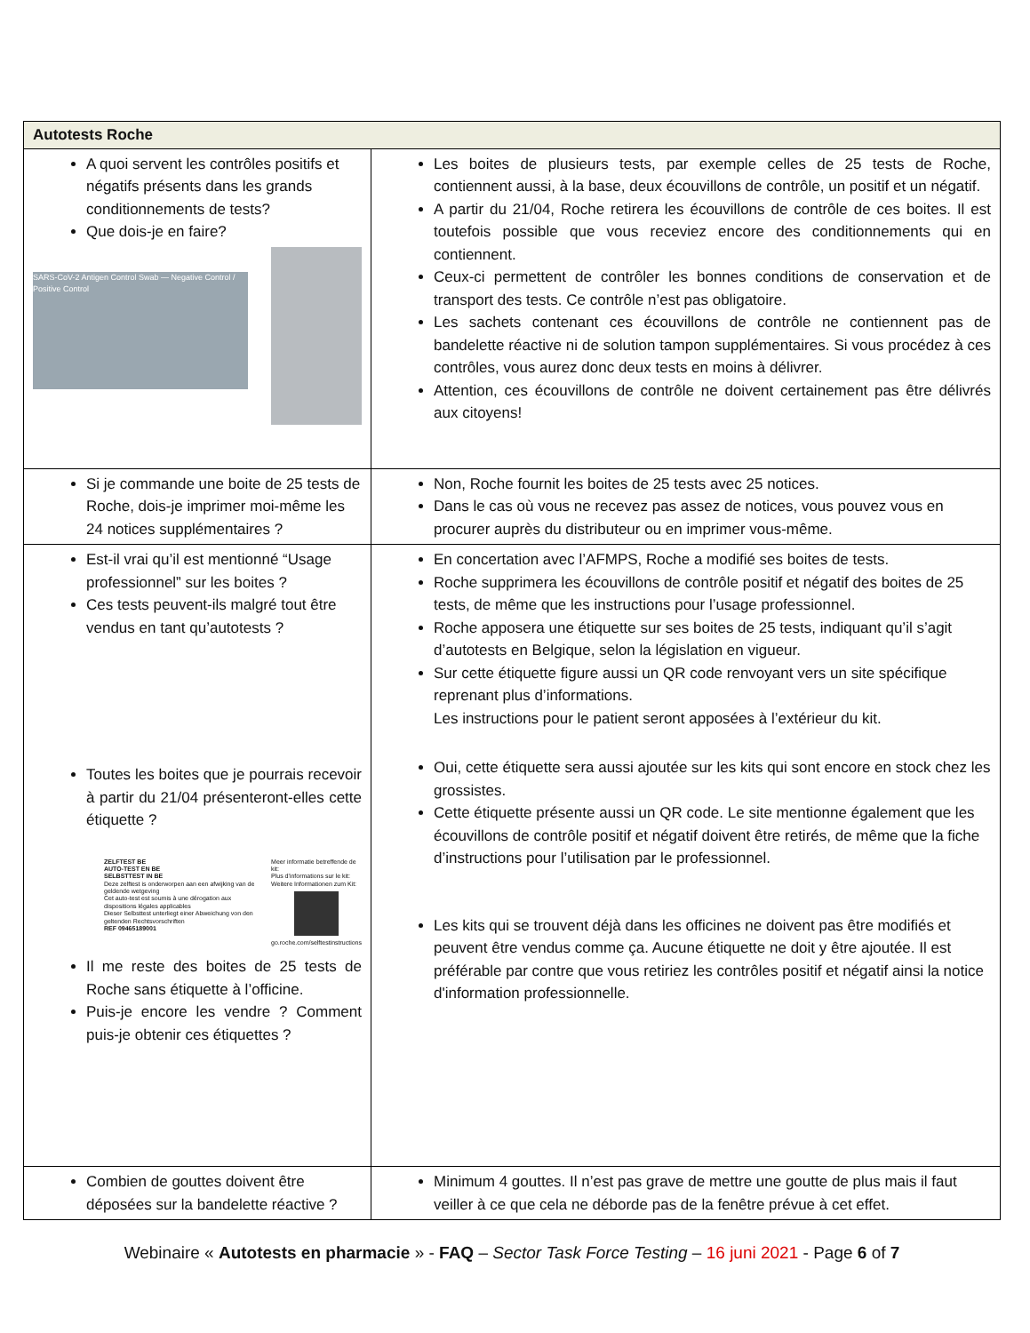| Autotests Roche | |
| --- | --- |
| A quoi servent les contrôles positifs et négatifs présents dans les grands conditionnements de tests? Que dois-je en faire? SARS-CoV-2 Antigen Control Swab — Negative Control / Positive Control | Les boites de plusieurs tests, par exemple celles de 25 tests de Roche, contiennent aussi, à la base, deux écouvillons de contrôle, un positif et un négatif. A partir du 21/04, Roche retirera les écouvillons de contrôle de ces boites. Il est toutefois possible que vous receviez encore des conditionnements qui en contiennent. Ceux-ci permettent de contrôler les bonnes conditions de conservation et de transport des tests. Ce contrôle n’est pas obligatoire. Les sachets contenant ces écouvillons de contrôle ne contiennent pas de bandelette réactive ni de solution tampon supplémentaires. Si vous procédez à ces contrôles, vous aurez donc deux tests en moins à délivrer. Attention, ces écouvillons de contrôle ne doivent certainement pas être délivrés aux citoyens! |
| Si je commande une boite de 25 tests de Roche, dois-je imprimer moi-même les 24 notices supplémentaires ? | Non, Roche fournit les boites de 25 tests avec 25 notices. Dans le cas où vous ne recevez pas assez de notices, vous pouvez vous en procurer auprès du distributeur ou en imprimer vous-même. |
| Est-il vrai qu’il est mentionné “Usage professionnel” sur les boites ? Ces tests peuvent-ils malgré tout être vendus en tant qu’autotests ? Toutes les boites que je pourrais recevoir à partir du 21/04 présenteront-elles cette étiquette ? ZELFTEST BE AUTO-TEST EN BE SELBSTTEST IN BE Deze zelftest is onderworpen aan een afwijking van de geldende wetgeving Cet auto-test est soumis à une dérogation aux dispositions légales applicables Dieser Selbsttest unterliegt einer Abweichung von den geltenden Rechtsvorschriften REF 09465189001 Meer informatie betreffende de kit: Plus d'informations sur le kit: Weitere Informationen zum Kit: go.roche.com/selftestinstructions Il me reste des boites de 25 tests de Roche sans étiquette à l’officine. Puis-je encore les vendre ? Comment puis-je obtenir ces étiquettes ? | En concertation avec l’AFMPS, Roche a modifié ses boites de tests. Roche supprimera les écouvillons de contrôle positif et négatif des boites de 25 tests, de même que les instructions pour l’usage professionnel. Roche apposera une étiquette sur ses boites de 25 tests, indiquant qu’il s’agit d’autotests en Belgique, selon la législation en vigueur. Sur cette étiquette figure aussi un QR code renvoyant vers un site spécifique reprenant plus d’informations. Les instructions pour le patient seront apposées à l’extérieur du kit. Oui, cette étiquette sera aussi ajoutée sur les kits qui sont encore en stock chez les grossistes. Cette étiquette présente aussi un QR code. Le site mentionne également que les écouvillons de contrôle positif et négatif doivent être retirés, de même que la fiche d’instructions pour l’utilisation par le professionnel. Les kits qui se trouvent déjà dans les officines ne doivent pas être modifiés et peuvent être vendus comme ça. Aucune étiquette ne doit y être ajoutée. Il est préférable par contre que vous retiriez les contrôles positif et négatif ainsi la notice d'information professionnelle. |
| Combien de gouttes doivent être déposées sur la bandelette réactive ? | Minimum 4 gouttes. Il n’est pas grave de mettre une goutte de plus mais il faut veiller à ce que cela ne déborde pas de la fenêtre prévue à cet effet. |
Webinaire « Autotests en pharmacie » - FAQ – Sector Task Force Testing – 16 juni 2021 - Page 6 of 7